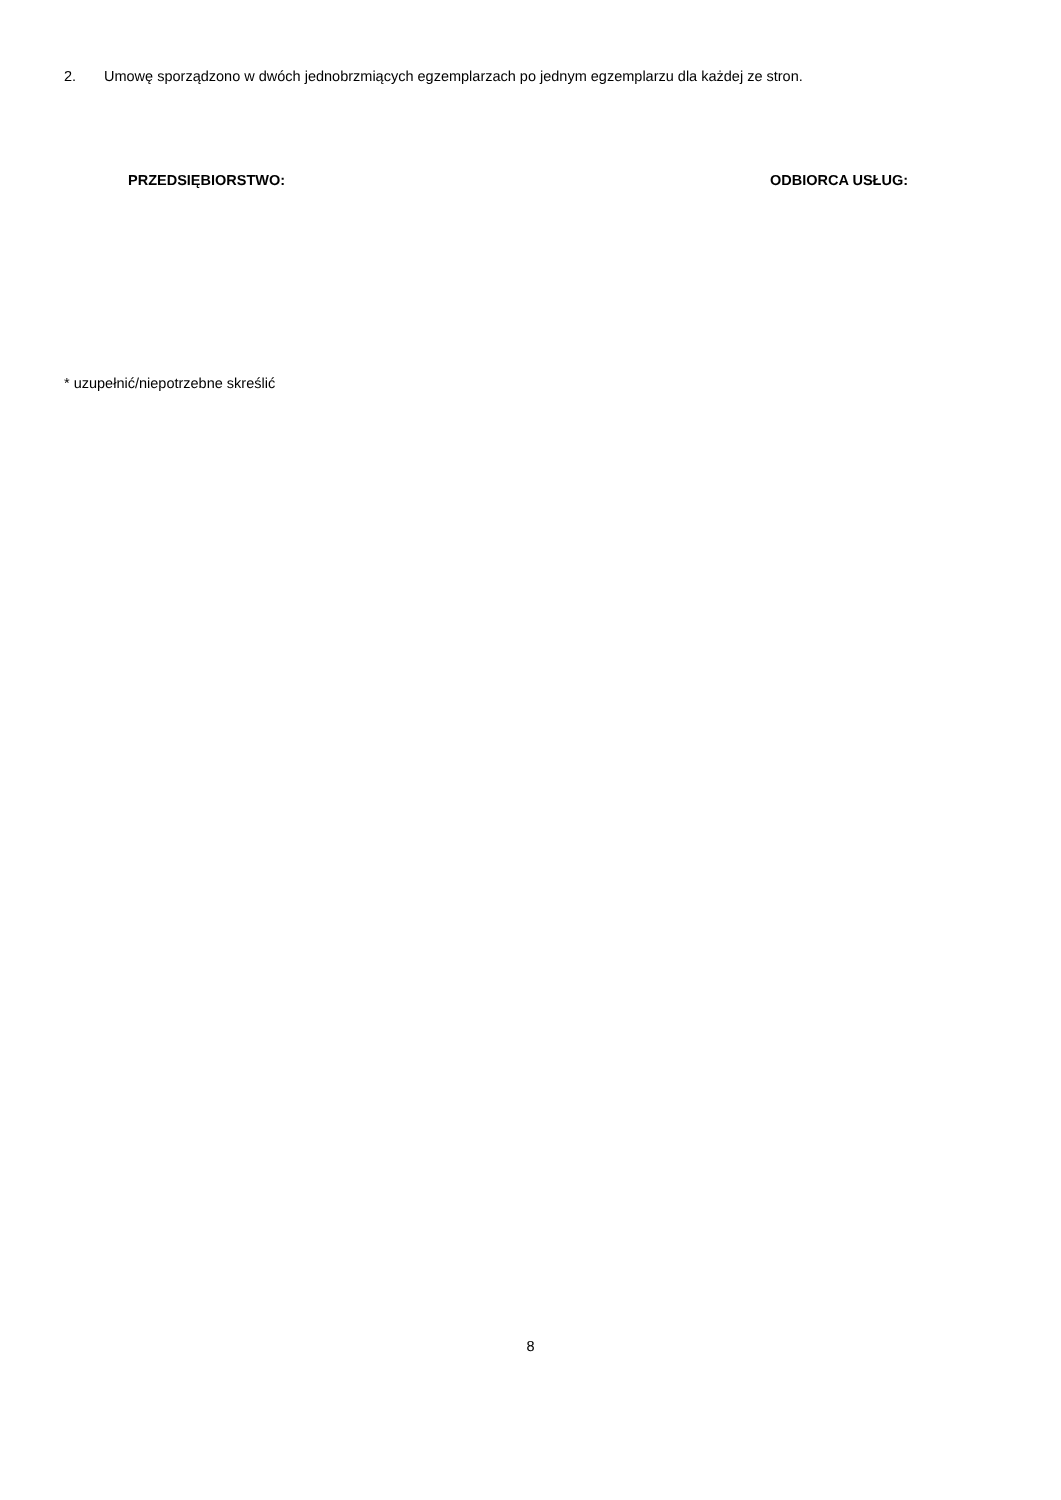2. Umowę sporządzono w dwóch jednobrzmiących egzemplarzach po jednym egzemplarzu dla każdej ze stron.
PRZEDSIĘBIORSTWO: ODBIORCA USŁUG:
* uzupełnić/niepotrzebne skreślić
8